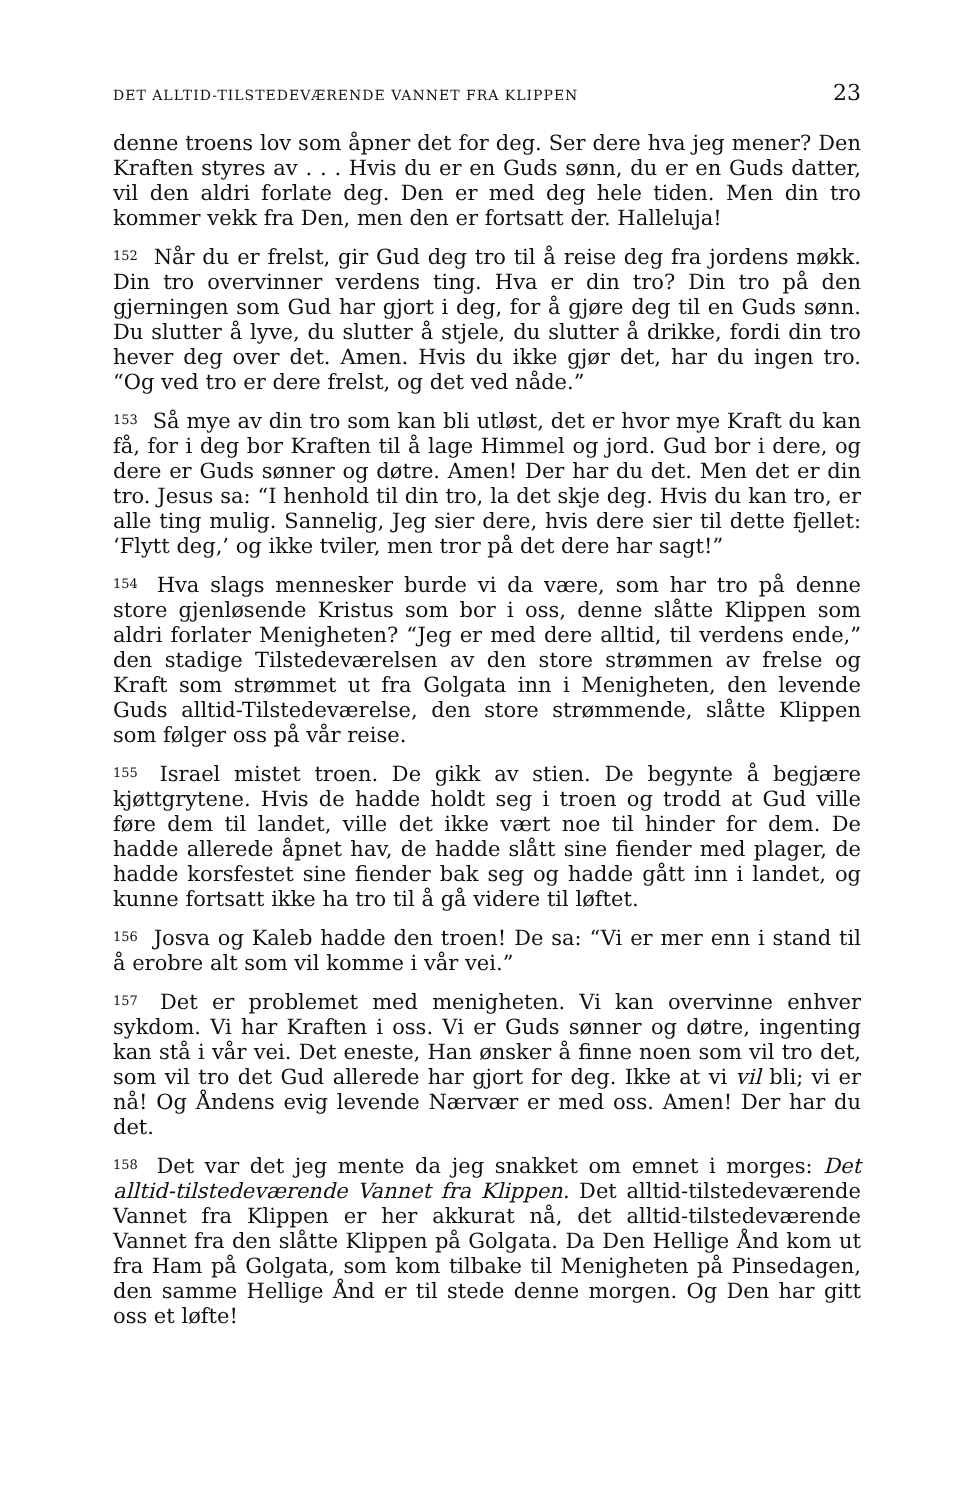DET ALLTID-TILSTEDEVÆRENDE VANNET FRA KLIPPEN 23
denne troens lov som åpner det for deg. Ser dere hva jeg mener? Den Kraften styres av . . . Hvis du er en Guds sønn, du er en Guds datter, vil den aldri forlate deg. Den er med deg hele tiden. Men din tro kommer vekk fra Den, men den er fortsatt der. Halleluja!
<sup>152</sup> Når du er frelst, gir Gud deg tro til å reise deg fra jordens møkk. Din tro overvinner verdens ting. Hva er din tro? Din tro på den gjerningen som Gud har gjort i deg, for å gjøre deg til en Guds sønn. Du slutter å lyve, du slutter å stjele, du slutter å drikke, fordi din tro hever deg over det. Amen. Hvis du ikke gjør det, har du ingen tro. “Og ved tro er dere frelst, og det ved nåde.”
<sup>153</sup> Så mye av din tro som kan bli utløst, det er hvor mye Kraft du kan få, for i deg bor Kraften til å lage Himmel og jord. Gud bor i dere, og dere er Guds sønner og døtre. Amen! Der har du det. Men det er din tro. Jesus sa: “I henhold til din tro, la det skje deg. Hvis du kan tro, er alle ting mulig. Sannelig, Jeg sier dere, hvis dere sier til dette fjellet: ‘Flytt deg,’ og ikke tviler, men tror på det dere har sagt!”
<sup>154</sup> Hva slags mennesker burde vi da være, som har tro på denne store gjenløsende Kristus som bor i oss, denne slåtte Klippen som aldri forlater Menigheten? “Jeg er med dere alltid, til verdens ende,” den stadige Tilstedeværelsen av den store strømmen av frelse og Kraft som strømmet ut fra Golgata inn i Menigheten, den levende Guds alltid-Tilstedeværelse, den store strømmende, slåtte Klippen som følger oss på vår reise.
<sup>155</sup> Israel mistet troen. De gikk av stien. De begynte å begjære kjøttgrytene. Hvis de hadde holdt seg i troen og trodd at Gud ville føre dem til landet, ville det ikke vært noe til hinder for dem. De hadde allerede åpnet hav, de hadde slått sine fiender med plager, de hadde korsfestet sine fiender bak seg og hadde gått inn i landet, og kunne fortsatt ikke ha tro til å gå videre til løftet.
<sup>156</sup> Josva og Kaleb hadde den troen! De sa: “Vi er mer enn i stand til å erobre alt som vil komme i vår vei.”
<sup>157</sup> Det er problemet med menigheten. Vi kan overvinne enhver sykdom. Vi har Kraften i oss. Vi er Guds sønner og døtre, ingenting kan stå i vår vei. Det eneste, Han ønsker å finne noen som vil tro det, som vil tro det Gud allerede har gjort for deg. Ikke at vi vil bli; vi er nå! Og Åndens evig levende Nærvær er med oss. Amen! Der har du det.
<sup>158</sup> Det var det jeg mente da jeg snakket om emnet i morges: Det alltid-tilstedeværende Vannet fra Klippen. Det alltid-tilstedeværende Vannet fra Klippen er her akkurat nå, det alltid-tilstedeværende Vannet fra den slåtte Klippen på Golgata. Da Den Hellige Ånd kom ut fra Ham på Golgata, som kom tilbake til Menigheten på Pinsedagen, den samme Hellige Ånd er til stede denne morgen. Og Den har gitt oss et løfte!